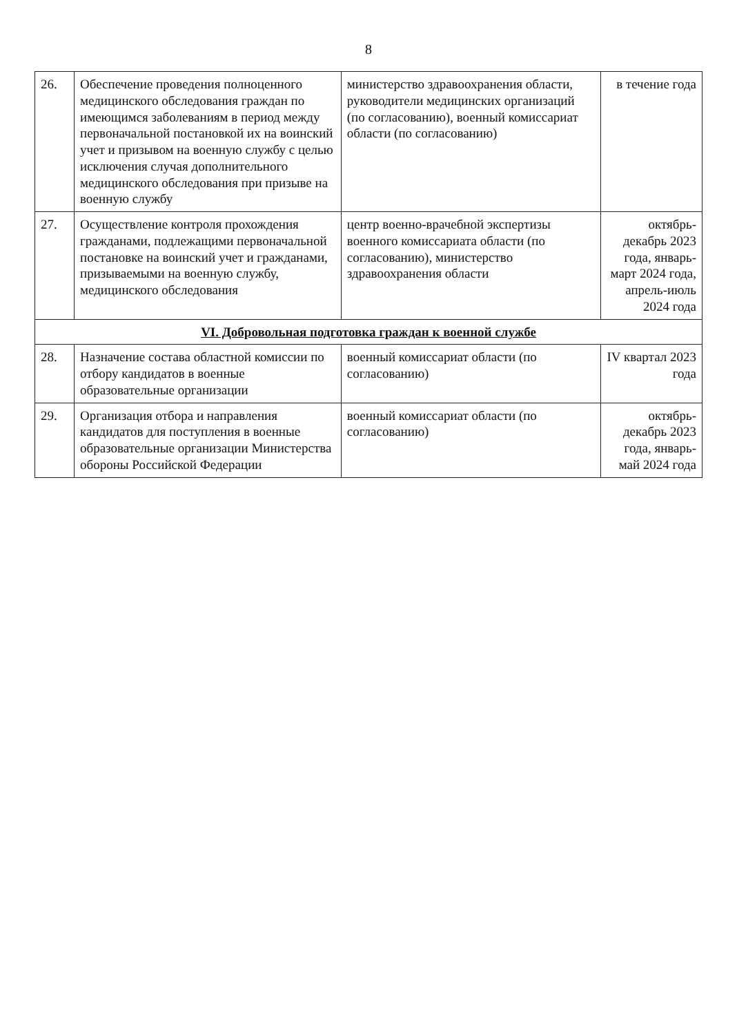8
| 26. | Обеспечение проведения полноценного медицинского обследования граждан по имеющимся заболеваниям в период между первоначальной постановкой их на воинский учет и призывом на военную службу с целью исключения случая дополнительного медицинского обследования при призыве на военную службу | министерство здравоохранения области, руководители медицинских организаций (по согласованию), военный комиссариат области (по согласованию) | в течение года |
| 27. | Осуществление контроля прохождения гражданами, подлежащими первоначальной постановке на воинский учет и гражданами, призываемыми на военную службу, медицинского обследования | центр военно-врачебной экспертизы военного комиссариата области (по согласованию), министерство здравоохранения области | октябрь-декабрь 2023 года, январь-март 2024 года, апрель-июль 2024 года |
| VI. Добровольная подготовка граждан к военной службе | | | |
| 28. | Назначение состава областной комиссии по отбору кандидатов в военные образовательные организации | военный комиссариат области (по согласованию) | IV квартал 2023 года |
| 29. | Организация отбора и направления кандидатов для поступления в военные образовательные организации Министерства обороны Российской Федерации | военный комиссариат области (по согласованию) | октябрь-декабрь 2023 года, январь-май 2024 года |